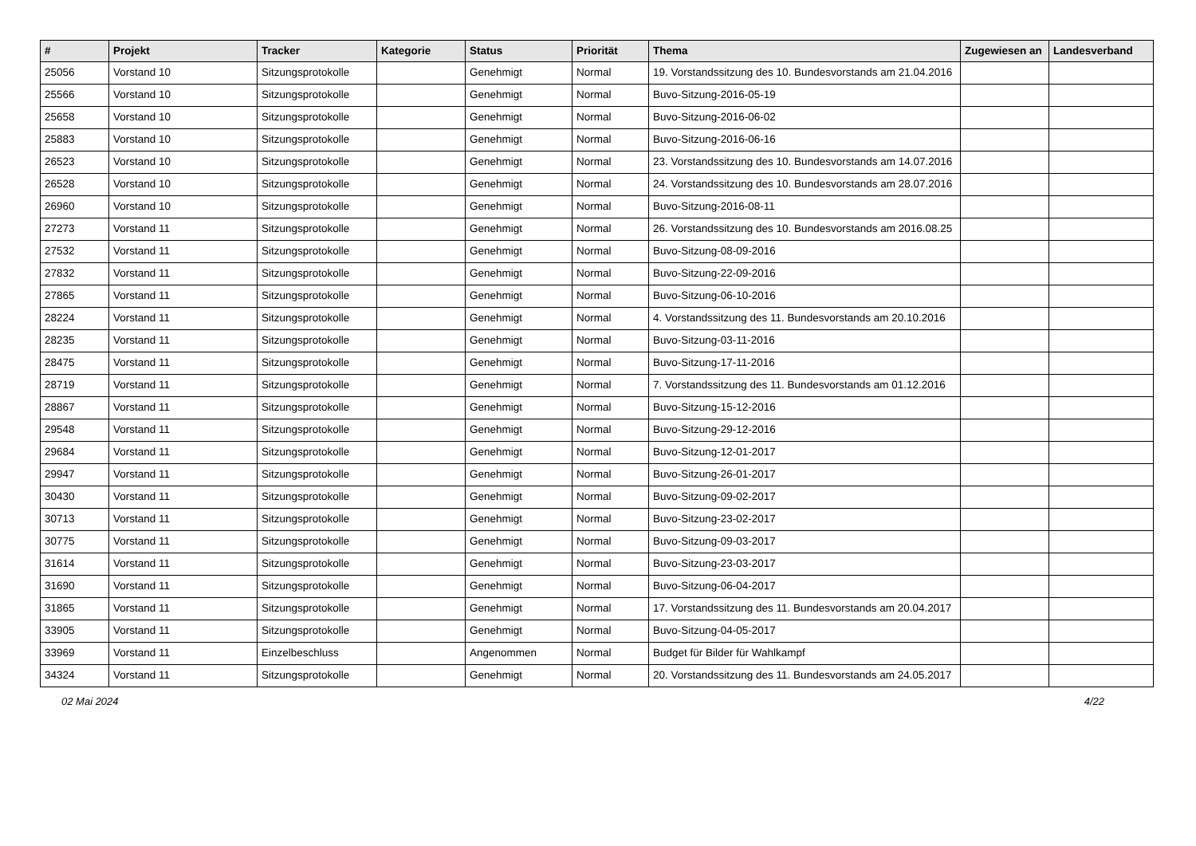| # | Projekt | Tracker | Kategorie | Status | Priorität | Thema | Zugewiesen an | Landesverband |
| --- | --- | --- | --- | --- | --- | --- | --- | --- |
| 25056 | Vorstand 10 | Sitzungsprotokolle | | Genehmigt | Normal | 19. Vorstandssitzung des 10. Bundesvorstands am 21.04.2016 | | |
| 25566 | Vorstand 10 | Sitzungsprotokolle | | Genehmigt | Normal | Buvo-Sitzung-2016-05-19 | | |
| 25658 | Vorstand 10 | Sitzungsprotokolle | | Genehmigt | Normal | Buvo-Sitzung-2016-06-02 | | |
| 25883 | Vorstand 10 | Sitzungsprotokolle | | Genehmigt | Normal | Buvo-Sitzung-2016-06-16 | | |
| 26523 | Vorstand 10 | Sitzungsprotokolle | | Genehmigt | Normal | 23. Vorstandssitzung des 10. Bundesvorstands am 14.07.2016 | | |
| 26528 | Vorstand 10 | Sitzungsprotokolle | | Genehmigt | Normal | 24. Vorstandssitzung des 10. Bundesvorstands am 28.07.2016 | | |
| 26960 | Vorstand 10 | Sitzungsprotokolle | | Genehmigt | Normal | Buvo-Sitzung-2016-08-11 | | |
| 27273 | Vorstand 11 | Sitzungsprotokolle | | Genehmigt | Normal | 26. Vorstandssitzung des 10. Bundesvorstands am 2016.08.25 | | |
| 27532 | Vorstand 11 | Sitzungsprotokolle | | Genehmigt | Normal | Buvo-Sitzung-08-09-2016 | | |
| 27832 | Vorstand 11 | Sitzungsprotokolle | | Genehmigt | Normal | Buvo-Sitzung-22-09-2016 | | |
| 27865 | Vorstand 11 | Sitzungsprotokolle | | Genehmigt | Normal | Buvo-Sitzung-06-10-2016 | | |
| 28224 | Vorstand 11 | Sitzungsprotokolle | | Genehmigt | Normal | 4. Vorstandssitzung des 11. Bundesvorstands am 20.10.2016 | | |
| 28235 | Vorstand 11 | Sitzungsprotokolle | | Genehmigt | Normal | Buvo-Sitzung-03-11-2016 | | |
| 28475 | Vorstand 11 | Sitzungsprotokolle | | Genehmigt | Normal | Buvo-Sitzung-17-11-2016 | | |
| 28719 | Vorstand 11 | Sitzungsprotokolle | | Genehmigt | Normal | 7. Vorstandssitzung des 11. Bundesvorstands am 01.12.2016 | | |
| 28867 | Vorstand 11 | Sitzungsprotokolle | | Genehmigt | Normal | Buvo-Sitzung-15-12-2016 | | |
| 29548 | Vorstand 11 | Sitzungsprotokolle | | Genehmigt | Normal | Buvo-Sitzung-29-12-2016 | | |
| 29684 | Vorstand 11 | Sitzungsprotokolle | | Genehmigt | Normal | Buvo-Sitzung-12-01-2017 | | |
| 29947 | Vorstand 11 | Sitzungsprotokolle | | Genehmigt | Normal | Buvo-Sitzung-26-01-2017 | | |
| 30430 | Vorstand 11 | Sitzungsprotokolle | | Genehmigt | Normal | Buvo-Sitzung-09-02-2017 | | |
| 30713 | Vorstand 11 | Sitzungsprotokolle | | Genehmigt | Normal | Buvo-Sitzung-23-02-2017 | | |
| 30775 | Vorstand 11 | Sitzungsprotokolle | | Genehmigt | Normal | Buvo-Sitzung-09-03-2017 | | |
| 31614 | Vorstand 11 | Sitzungsprotokolle | | Genehmigt | Normal | Buvo-Sitzung-23-03-2017 | | |
| 31690 | Vorstand 11 | Sitzungsprotokolle | | Genehmigt | Normal | Buvo-Sitzung-06-04-2017 | | |
| 31865 | Vorstand 11 | Sitzungsprotokolle | | Genehmigt | Normal | 17. Vorstandssitzung des 11. Bundesvorstands am 20.04.2017 | | |
| 33905 | Vorstand 11 | Sitzungsprotokolle | | Genehmigt | Normal | Buvo-Sitzung-04-05-2017 | | |
| 33969 | Vorstand 11 | Einzelbeschluss | | Angenommen | Normal | Budget für Bilder für Wahlkampf | | |
| 34324 | Vorstand 11 | Sitzungsprotokolle | | Genehmigt | Normal | 20. Vorstandssitzung des 11. Bundesvorstands am 24.05.2017 | | |
02 Mai 2024 4/22